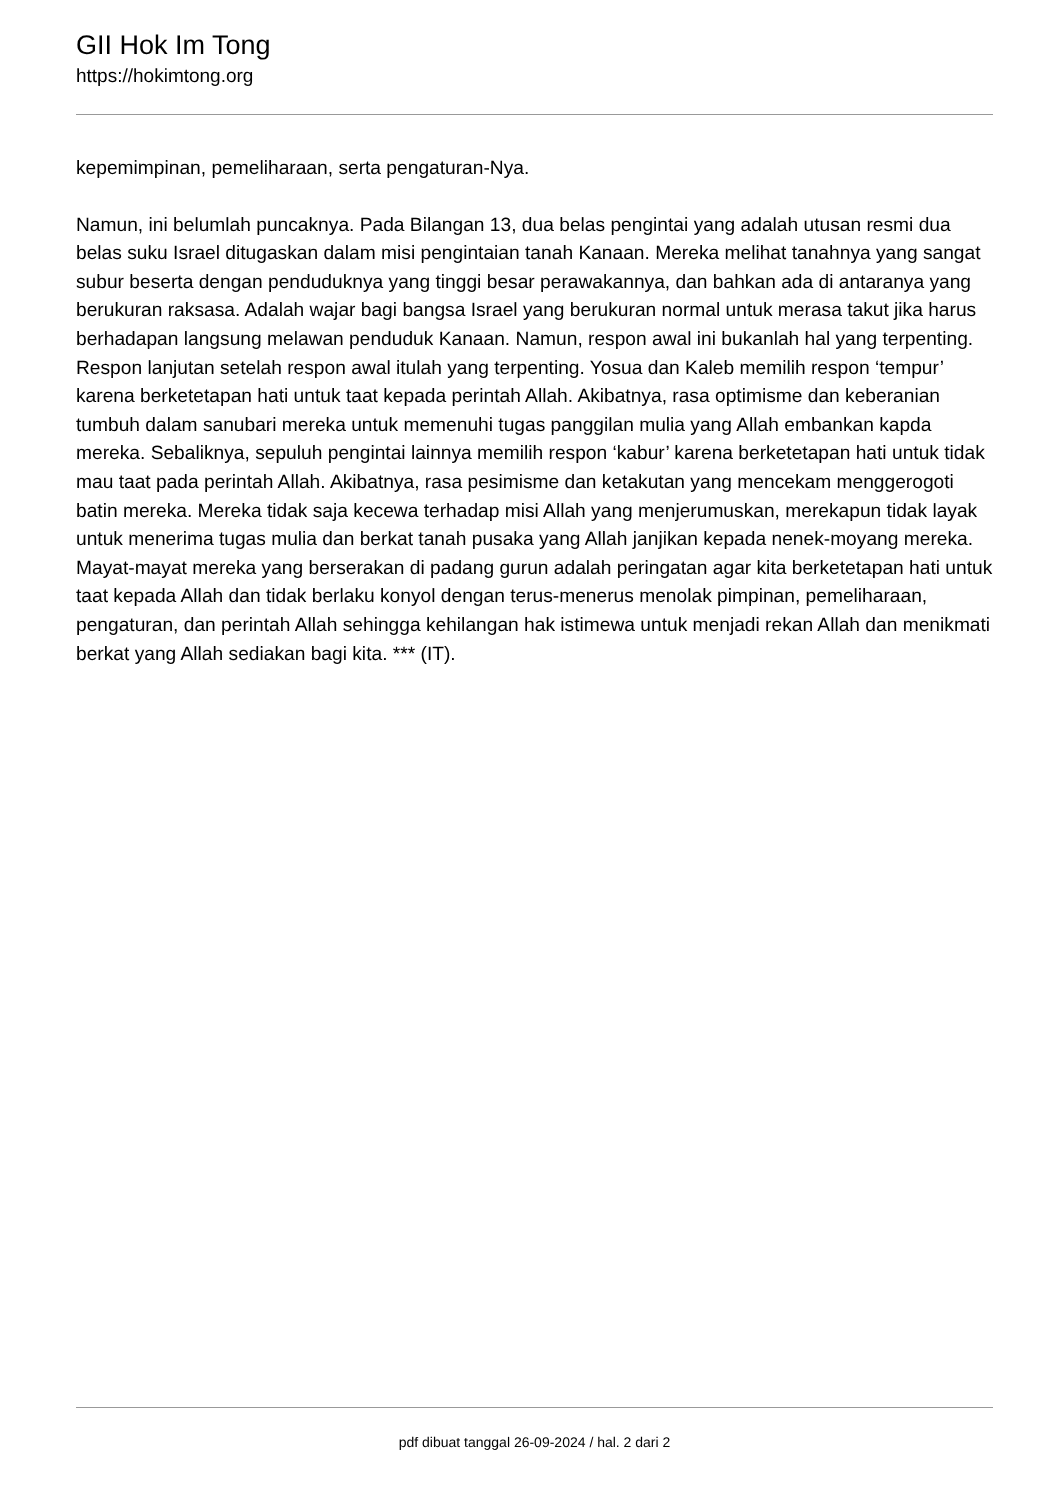GII Hok Im Tong
https://hokimtong.org
kepemimpinan, pemeliharaan, serta pengaturan-Nya.
Namun, ini belumlah puncaknya. Pada Bilangan 13, dua belas pengintai yang adalah utusan resmi dua belas suku Israel ditugaskan dalam misi pengintaian tanah Kanaan. Mereka melihat tanahnya yang sangat subur beserta dengan penduduknya yang tinggi besar perawakannya, dan bahkan ada di antaranya yang berukuran raksasa. Adalah wajar bagi bangsa Israel yang berukuran normal untuk merasa takut jika harus berhadapan langsung melawan penduduk Kanaan. Namun, respon awal ini bukanlah hal yang terpenting. Respon lanjutan setelah respon awal itulah yang terpenting. Yosua dan Kaleb memilih respon ‘tempur’ karena berketetapan hati untuk taat kepada perintah Allah. Akibatnya, rasa optimisme dan keberanian tumbuh dalam sanubari mereka untuk memenuhi tugas panggilan mulia yang Allah embankan kapda mereka. Sebaliknya, sepuluh pengintai lainnya memilih respon ‘kabur’ karena berketetapan hati untuk tidak mau taat pada perintah Allah. Akibatnya, rasa pesimisme dan ketakutan yang mencekam menggerogoti batin mereka. Mereka tidak saja kecewa terhadap misi Allah yang menjerumuskan, merekapun tidak layak untuk menerima tugas mulia dan berkat tanah pusaka yang Allah janjikan kepada nenek-moyang mereka. Mayat-mayat mereka yang berserakan di padang gurun adalah peringatan agar kita berketetapan hati untuk taat kepada Allah dan tidak berlaku konyol dengan terus-menerus menolak pimpinan, pemeliharaan, pengaturan, dan perintah Allah sehingga kehilangan hak istimewa untuk menjadi rekan Allah dan menikmati berkat yang Allah sediakan bagi kita. *** (IT).
pdf dibuat tanggal 26-09-2024 / hal. 2 dari 2